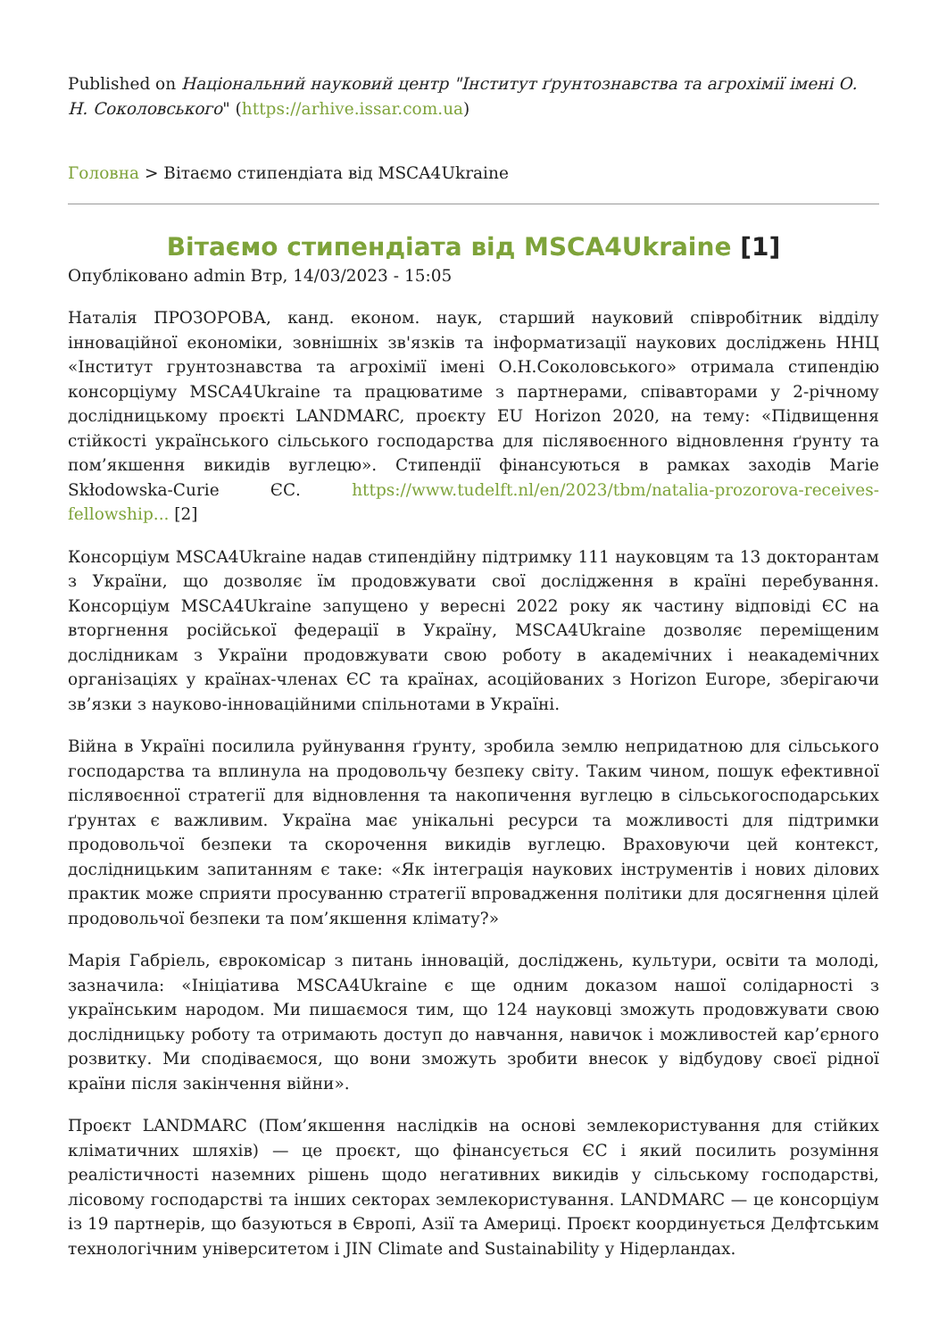Published on Національний науковий центр "Інститут ґрунтознавства та агрохімії імені О. Н. Соколовського" (https://arhive.issar.com.ua)
Головна > Вітаємо стипендіата від MSCA4Ukraine
Вітаємо стипендіата від MSCA4Ukraine [1]
Опубліковано admin Втр, 14/03/2023 - 15:05
Наталія ПРОЗОРОВА, канд. економ. наук, старший науковий співробітник відділу інноваційної економіки, зовнішніх зв'язків та інформатизації наукових досліджень ННЦ «Інститут грунтознавства та агрохімії імені О.Н.Соколовського» отримала стипендію консорціуму MSCA4Ukraine та працюватиме з партнерами, співавторами у 2-річному дослідницькому проєкті LANDMARC, проєкту EU Horizon 2020, на тему: «Підвищення стійкості українського сільського господарства для післявоєнного відновлення ґрунту та пом’якшення викидів вуглецю». Стипендії фінансуються в рамках заходів Marie Skłodowska-Curie ЄС. https://www.tudelft.nl/en/2023/tbm/natalia-prozorova-receives-fellowship... [2]
Консорціум MSCA4Ukraine надав стипендійну підтримку 111 науковцям та 13 докторантам з України, що дозволяє їм продовжувати свої дослідження в країні перебування. Консорціум MSCA4Ukraine запущено у вересні 2022 року як частину відповіді ЄС на вторгнення російської федерації в Україну, MSCA4Ukraine дозволяє переміщеним дослідникам з України продовжувати свою роботу в академічних і неакадемічних організаціях у країнах-членах ЄС та країнах, асоційованих з Horizon Europe, зберігаючи зв’язки з науково-інноваційними спільнотами в Україні.
Війна в Україні посилила руйнування ґрунту, зробила землю непридатною для сільського господарства та вплинула на продовольчу безпеку світу. Таким чином, пошук ефективної післявоєнної стратегії для відновлення та накопичення вуглецю в сільськогосподарських ґрунтах є важливим. Україна має унікальні ресурси та можливості для підтримки продовольчої безпеки та скорочення викидів вуглецю. Враховуючи цей контекст, дослідницьким запитанням є таке: «Як інтеграція наукових інструментів і нових ділових практик може сприяти просуванню стратегії впровадження політики для досягнення цілей продовольчої безпеки та пом’якшення клімату?»
Марія Габріель, єврокомісар з питань інновацій, досліджень, культури, освіти та молоді, зазначила: «Ініціатива MSCA4Ukraine є ще одним доказом нашої солідарності з українським народом. Ми пишаємося тим, що 124 науковці зможуть продовжувати свою дослідницьку роботу та отримають доступ до навчання, навичок і можливостей кар’єрного розвитку. Ми сподіваємося, що вони зможуть зробити внесок у відбудову своєї рідної країни після закінчення війни».
Проєкт LANDMARC (Пом’якшення наслідків на основі землекористування для стійких кліматичних шляхів) — це проєкт, що фінансується ЄС і який посилить розуміння реалістичності наземних рішень щодо негативних викидів у сільському господарстві, лісовому господарстві та інших секторах землекористування. LANDMARC — це консорціум із 19 партнерів, що базуються в Європі, Азії та Америці. Проєкт координується Делфтським технологічним університетом і JIN Climate and Sustainability у Нідерландах.